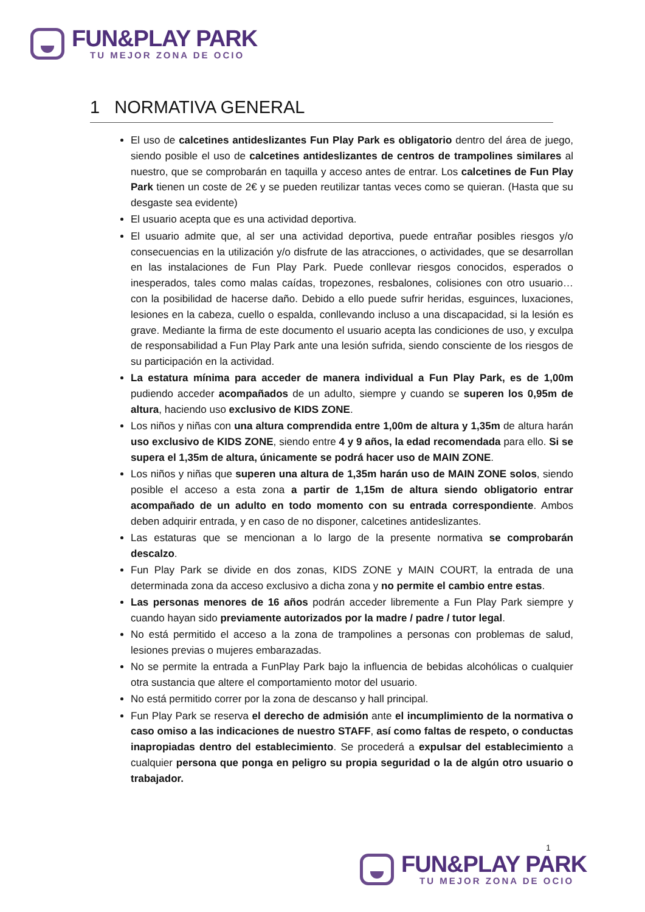FUN&PLAY PARK
TU MEJOR ZONA DE OCIO
1 NORMATIVA GENERAL
El uso de calcetines antideslizantes Fun Play Park es obligatorio dentro del área de juego, siendo posible el uso de calcetines antideslizantes de centros de trampolines similares al nuestro, que se comprobarán en taquilla y acceso antes de entrar. Los calcetines de Fun Play Park tienen un coste de 2€ y se pueden reutilizar tantas veces como se quieran. (Hasta que su desgaste sea evidente)
El usuario acepta que es una actividad deportiva.
El usuario admite que, al ser una actividad deportiva, puede entrañar posibles riesgos y/o consecuencias en la utilización y/o disfrute de las atracciones, o actividades, que se desarrollan en las instalaciones de Fun Play Park. Puede conllevar riesgos conocidos, esperados o inesperados, tales como malas caídas, tropezones, resbalones, colisiones con otro usuario… con la posibilidad de hacerse daño. Debido a ello puede sufrir heridas, esguinces, luxaciones, lesiones en la cabeza, cuello o espalda, conllevando incluso a una discapacidad, si la lesión es grave. Mediante la firma de este documento el usuario acepta las condiciones de uso, y exculpa de responsabilidad a Fun Play Park ante una lesión sufrida, siendo consciente de los riesgos de su participación en la actividad.
La estatura mínima para acceder de manera individual a Fun Play Park, es de 1,00m pudiendo acceder acompañados de un adulto, siempre y cuando se superen los 0,95m de altura, haciendo uso exclusivo de KIDS ZONE.
Los niños y niñas con una altura comprendida entre 1,00m de altura y 1,35m de altura harán uso exclusivo de KIDS ZONE, siendo entre 4 y 9 años, la edad recomendada para ello. Si se supera el 1,35m de altura, únicamente se podrá hacer uso de MAIN ZONE.
Los niños y niñas que superen una altura de 1,35m harán uso de MAIN ZONE solos, siendo posible el acceso a esta zona a partir de 1,15m de altura siendo obligatorio entrar acompañado de un adulto en todo momento con su entrada correspondiente. Ambos deben adquirir entrada, y en caso de no disponer, calcetines antideslizantes.
Las estaturas que se mencionan a lo largo de la presente normativa se comprobarán descalzo.
Fun Play Park se divide en dos zonas, KIDS ZONE y MAIN COURT, la entrada de una determinada zona da acceso exclusivo a dicha zona y no permite el cambio entre estas.
Las personas menores de 16 años podrán acceder libremente a Fun Play Park siempre y cuando hayan sido previamente autorizados por la madre / padre / tutor legal.
No está permitido el acceso a la zona de trampolines a personas con problemas de salud, lesiones previas o mujeres embarazadas.
No se permite la entrada a FunPlay Park bajo la influencia de bebidas alcohólicas o cualquier otra sustancia que altere el comportamiento motor del usuario.
No está permitido correr por la zona de descanso y hall principal.
Fun Play Park se reserva el derecho de admisión ante el incumplimiento de la normativa o caso omiso a las indicaciones de nuestro STAFF, así como faltas de respeto, o conductas inapropiadas dentro del establecimiento. Se procederá a expulsar del establecimiento a cualquier persona que ponga en peligro su propia seguridad o la de algún otro usuario o trabajador.
1
FUN&PLAY PARK
TU MEJOR ZONA DE OCIO